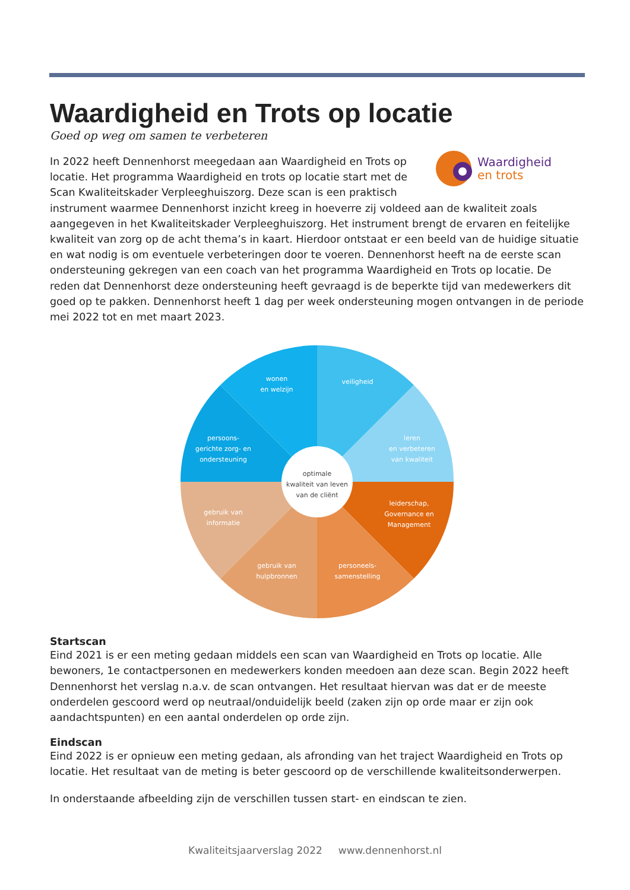Waardigheid en Trots op locatie
Goed op weg om samen te verbeteren
Waardigheid
en trots
In 2022 heeft Dennenhorst meegedaan aan Waardigheid en Trots op locatie. Het programma Waardigheid en trots op locatie start met de Scan Kwaliteitskader Verpleeghuiszorg. Deze scan is een praktisch instrument waarmee Dennenhorst inzicht kreeg in hoeverre zij voldeed aan de kwaliteit zoals aangegeven in het Kwaliteitskader Verpleeghuiszorg. Het instrument brengt de ervaren en feitelijke kwaliteit van zorg op de acht thema’s in kaart. Hierdoor ontstaat er een beeld van de huidige situatie en wat nodig is om eventuele verbeteringen door te voeren. Dennenhorst heeft na de eerste scan ondersteuning gekregen van een coach van het programma Waardigheid en Trots op locatie. De reden dat Dennenhorst deze ondersteuning heeft gevraagd is de beperkte tijd van medewerkers dit goed op te pakken. Dennenhorst heeft 1 dag per week ondersteuning mogen ontvangen in de periode mei 2022 tot en met maart 2023.
optimale
kwaliteit van leven
van de cliënt
wonen
en welzijn
veiligheid
leren
en verbeteren
van kwaliteit
leiderschap,
Governance en
Management
personeels-
samenstelling
gebruik van
hulpbronnen
gebruik van
informatie
persoons-
gerichte zorg- en
ondersteuning
Startscan
Eind 2021 is er een meting gedaan middels een scan van Waardigheid en Trots op locatie. Alle bewoners, 1e contactpersonen en medewerkers konden meedoen aan deze scan. Begin 2022 heeft Dennenhorst het verslag n.a.v. de scan ontvangen. Het resultaat hiervan was dat er de meeste onderdelen gescoord werd op neutraal/onduidelijk beeld (zaken zijn op orde maar er zijn ook aandachtspunten) en een aantal onderdelen op orde zijn.
Eindscan
Eind 2022 is er opnieuw een meting gedaan, als afronding van het traject Waardigheid en Trots op locatie. Het resultaat van de meting is beter gescoord op de verschillende kwaliteitsonderwerpen.
In onderstaande afbeelding zijn de verschillen tussen start- en eindscan te zien.
Kwaliteitsjaarverslag 2022 www.dennenhorst.nl